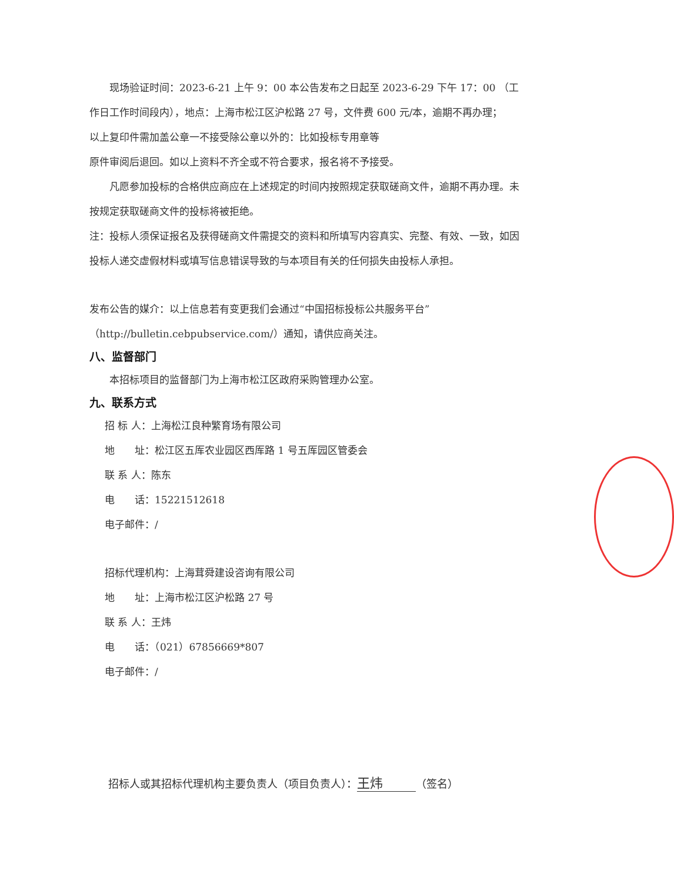现场验证时间：2023-6-21 上午 9：00 本公告发布之日起至 2023-6-29 下午 17：00 （工作日工作时间段内），地点：上海市松江区沪松路 27 号，文件费 600 元/本，逾期不再办理；
以上复印件需加盖公章一不接受除公章以外的：比如投标专用章等
原件审阅后退回。如以上资料不齐全或不符合要求，报名将不予接受。
凡愿参加投标的合格供应商应在上述规定的时间内按照规定获取磋商文件，逾期不再办理。未按规定获取磋商文件的投标将被拒绝。
注：投标人须保证报名及获得磋商文件需提交的资料和所填写内容真实、完整、有效、一致，如因投标人递交虚假材料或填写信息错误导致的与本项目有关的任何损失由投标人承担。
发布公告的媒介：以上信息若有变更我们会通过“中国招标投标公共服务平台”（http://bulletin.cebpubservice.com/）通知，请供应商关注。
八、监督部门
本招标项目的监督部门为上海市松江区政府采购管理办公室。
九、联系方式
招 标 人：上海松江良种繁育场有限公司
地　　址：松江区五厍农业园区西厍路 1 号五厍园区管委会
联 系 人：陈东
电　　话：15221512618
电子邮件：/
招标代理机构：上海茸舜建设咨询有限公司
地　　址：上海市松江区沪松路 27 号
联 系 人：王炜
电　　话：（021）67856669*807
电子邮件：/
招标人或其招标代理机构主要负责人（项目负责人）： 王炜 （签名）